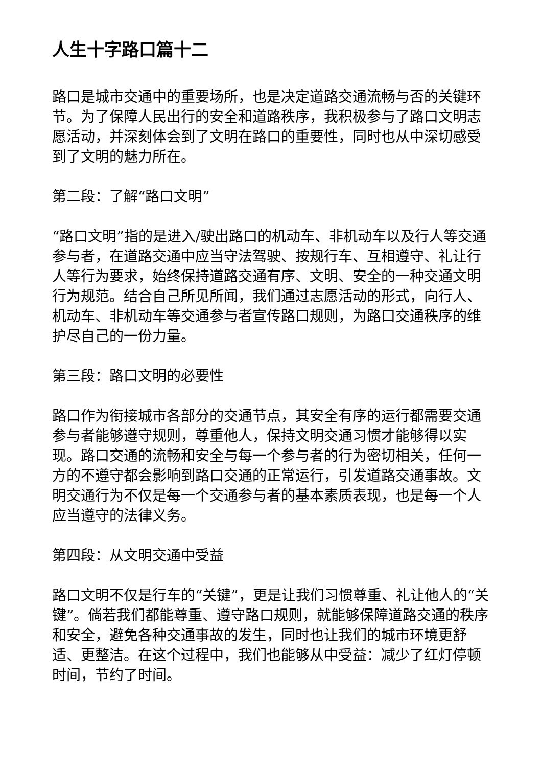人生十字路口篇十二
路口是城市交通中的重要场所，也是决定道路交通流畅与否的关键环节。为了保障人民出行的安全和道路秩序，我积极参与了路口文明志愿活动，并深刻体会到了文明在路口的重要性，同时也从中深切感受到了文明的魅力所在。
第二段：了解“路口文明”
“路口文明”指的是进入/驶出路口的机动车、非机动车以及行人等交通参与者，在道路交通中应当守法驾驶、按规行车、互相遵守、礼让行人等行为要求，始终保持道路交通有序、文明、安全的一种交通文明行为规范。结合自己所见所闻，我们通过志愿活动的形式，向行人、机动车、非机动车等交通参与者宣传路口规则，为路口交通秩序的维护尽自己的一份力量。
第三段：路口文明的必要性
路口作为衔接城市各部分的交通节点，其安全有序的运行都需要交通参与者能够遵守规则，尊重他人，保持文明交通习惯才能够得以实现。路口交通的流畅和安全与每一个参与者的行为密切相关，任何一方的不遵守都会影响到路口交通的正常运行，引发道路交通事故。文明交通行为不仅是每一个交通参与者的基本素质表现，也是每一个人应当遵守的法律义务。
第四段：从文明交通中受益
路口文明不仅是行车的“关键”，更是让我们习惯尊重、礼让他人的“关键”。倘若我们都能尊重、遵守路口规则，就能够保障道路交通的秩序和安全，避免各种交通事故的发生，同时也让我们的城市环境更舒适、更整洁。在这个过程中，我们也能够从中受益：减少了红灯停顿时间，节约了时间。